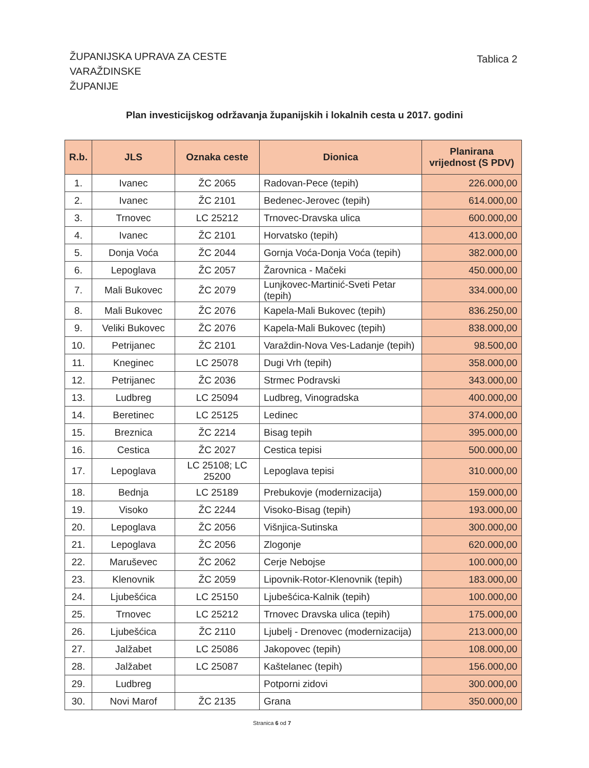ŽUPANIJSKA UPRAVA ZA CESTE
VARAŽDINSKE
ŽUPANIJE
Tablica 2
Plan investicijskog održavanja županijskih i lokalnih cesta u 2017. godini
| R.b. | JLS | Oznaka ceste | Dionica | Planirana vrijednost (S PDV) |
| --- | --- | --- | --- | --- |
| 1. | Ivanec | ŽC 2065 | Radovan-Pece (tepih) | 226.000,00 |
| 2. | Ivanec | ŽC 2101 | Bedenec-Jerovec (tepih) | 614.000,00 |
| 3. | Trnovec | LC 25212 | Trnovec-Dravska ulica | 600.000,00 |
| 4. | Ivanec | ŽC 2101 | Horvatsko (tepih) | 413.000,00 |
| 5. | Donja Voća | ŽC 2044 | Gornja Voća-Donja Voća (tepih) | 382.000,00 |
| 6. | Lepoglava | ŽC 2057 | Žarovnica - Mačeki | 450.000,00 |
| 7. | Mali Bukovec | ŽC 2079 | Lunjkovec-Martinić-Sveti Petar (tepih) | 334.000,00 |
| 8. | Mali Bukovec | ŽC 2076 | Kapela-Mali Bukovec (tepih) | 836.250,00 |
| 9. | Veliki Bukovec | ŽC 2076 | Kapela-Mali Bukovec (tepih) | 838.000,00 |
| 10. | Petrijanec | ŽC 2101 | Varaždin-Nova Ves-Ladanje (tepih) | 98.500,00 |
| 11. | Kneginec | LC 25078 | Dugi Vrh (tepih) | 358.000,00 |
| 12. | Petrijanec | ŽC 2036 | Strmec Podravski | 343.000,00 |
| 13. | Ludbreg | LC 25094 | Ludbreg, Vinogradska | 400.000,00 |
| 14. | Beretinec | LC 25125 | Ledinec | 374.000,00 |
| 15. | Breznica | ŽC 2214 | Bisag tepih | 395.000,00 |
| 16. | Cestica | ŽC 2027 | Cestica tepisi | 500.000,00 |
| 17. | Lepoglava | LC 25108; LC 25200 | Lepoglava tepisi | 310.000,00 |
| 18. | Bednja | LC 25189 | Prebukovje (modernizacija) | 159.000,00 |
| 19. | Visoko | ŽC 2244 | Visoko-Bisag (tepih) | 193.000,00 |
| 20. | Lepoglava | ŽC 2056 | Višnjica-Sutinska | 300.000,00 |
| 21. | Lepoglava | ŽC 2056 | Zlogonje | 620.000,00 |
| 22. | Maruševec | ŽC 2062 | Cerje Nebojse | 100.000,00 |
| 23. | Klenovnik | ŽC 2059 | Lipovnik-Rotor-Klenovnik (tepih) | 183.000,00 |
| 24. | Ljubešćica | LC 25150 | Ljubešćica-Kalnik (tepih) | 100.000,00 |
| 25. | Trnovec | LC 25212 | Trnovec Dravska ulica (tepih) | 175.000,00 |
| 26. | Ljubešćica | ŽC 2110 | Ljubelj - Drenovec (modernizacija) | 213.000,00 |
| 27. | Jalžabet | LC 25086 | Jakopovec (tepih) | 108.000,00 |
| 28. | Jalžabet | LC 25087 | Kaštelanec (tepih) | 156.000,00 |
| 29. | Ludbreg | | Potporni zidovi | 300.000,00 |
| 30. | Novi Marof | ŽC 2135 | Grana | 350.000,00 |
Stranica 6 od 7